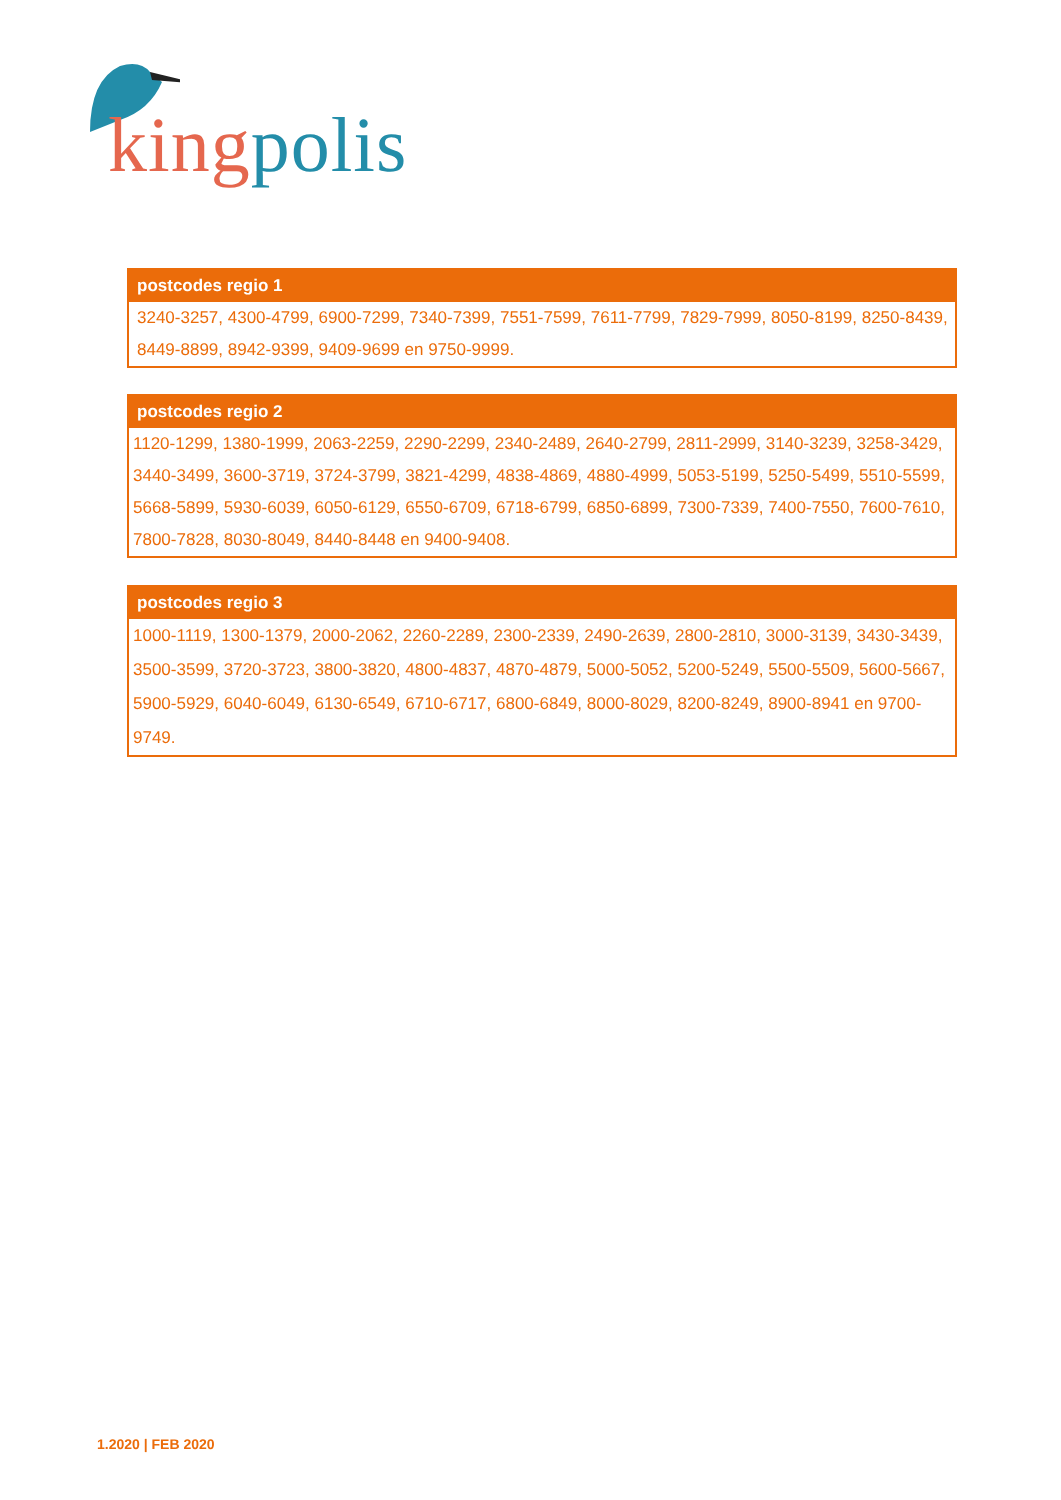king polis
| postcodes regio 1 |
| --- |
| 3240-3257, 4300-4799, 6900-7299, 7340-7399, 7551-7599, 7611-7799, 7829-7999, 8050-8199, 8250-8439, 8449-8899, 8942-9399, 9409-9699 en 9750-9999. |
| postcodes regio 2 |
| --- |
| 1120-1299, 1380-1999, 2063-2259, 2290-2299, 2340-2489, 2640-2799, 2811-2999, 3140-3239, 3258-3429, 3440-3499, 3600-3719, 3724-3799, 3821-4299, 4838-4869, 4880-4999, 5053-5199, 5250-5499, 5510-5599, 5668-5899, 5930-6039, 6050-6129, 6550-6709, 6718-6799, 6850-6899, 7300-7339, 7400-7550, 7600-7610, 7800-7828, 8030-8049, 8440-8448 en 9400-9408. |
| postcodes regio 3 |
| --- |
| 1000-1119, 1300-1379, 2000-2062, 2260-2289, 2300-2339, 2490-2639, 2800-2810, 3000-3139, 3430-3439, 3500-3599, 3720-3723, 3800-3820, 4800-4837, 4870-4879, 5000-5052, 5200-5249, 5500-5509, 5600-5667, 5900-5929, 6040-6049, 6130-6549, 6710-6717, 6800-6849, 8000-8029, 8200-8249, 8900-8941 en 9700-9749. |
1.2020 | FEB 2020